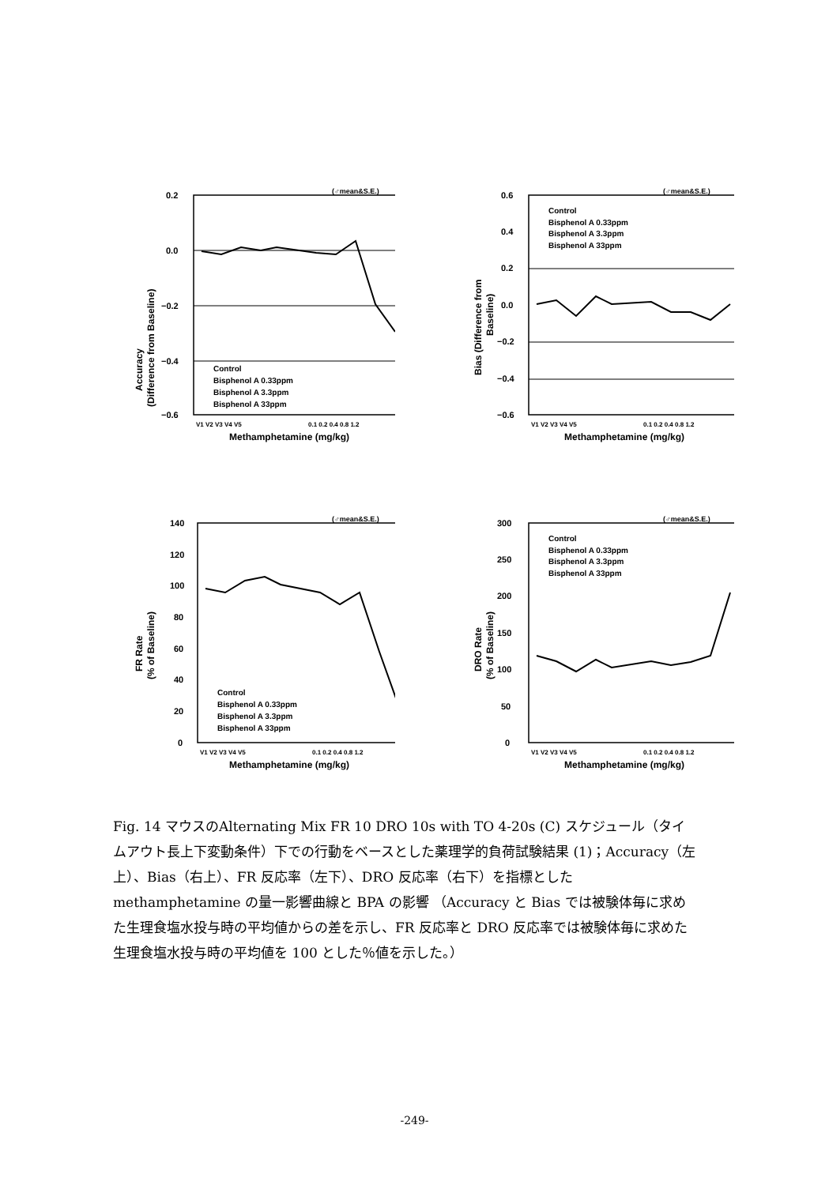(♂mean&S.E.)
0.2
0.0
−0.2
−0.4
−0.6
Control
Bisphenol A 0.33ppm
Bisphenol A 3.3ppm
Bisphenol A 33ppm
V1 V2 V3 V4 V5
0.1 0.2 0.4 0.8 1.2
Methamphetamine (mg/kg)
Accuracy
(Difference from Baseline)
(♂mean&S.E.)
0.6
0.4
0.2
0.0
−0.2
−0.4
−0.6
Control
Bisphenol A 0.33ppm
Bisphenol A 3.3ppm
Bisphenol A 33ppm
V1 V2 V3 V4 V5
0.1 0.2 0.4 0.8 1.2
Methamphetamine (mg/kg)
Bias (Difference from
Baseline)
(♂mean&S.E.)
140
120
100
80
60
40
20
0
Control
Bisphenol A 0.33ppm
Bisphenol A 3.3ppm
Bisphenol A 33ppm
V1 V2 V3 V4 V5
0.1 0.2 0.4 0.8 1.2
Methamphetamine (mg/kg)
FR Rate
(% of Baseline)
(♂mean&S.E.)
300
250
200
150
100
50
0
Control
Bisphenol A 0.33ppm
Bisphenol A 3.3ppm
Bisphenol A 33ppm
V1 V2 V3 V4 V5
0.1 0.2 0.4 0.8 1.2
Methamphetamine (mg/kg)
DRO Rate
(% of Baseline)
Fig. 14 マウスのAlternating Mix FR 10 DRO 10s with TO 4-20s (C) スケジュール（タイムアウト長上下変動条件）下での行動をベースとした薬理学的負荷試験結果 (1)；Accuracy（左上）、Bias（右上）、FR 反応率（左下）、DRO 反応率（右下）を指標とした methamphetamine の量一影響曲線と BPA の影響 （Accuracy と Bias では被験体毎に求めた生理食塩水投与時の平均値からの差を示し、FR 反応率と DRO 反応率では被験体毎に求めた生理食塩水投与時の平均値を 100 とした％値を示した。）
-249-